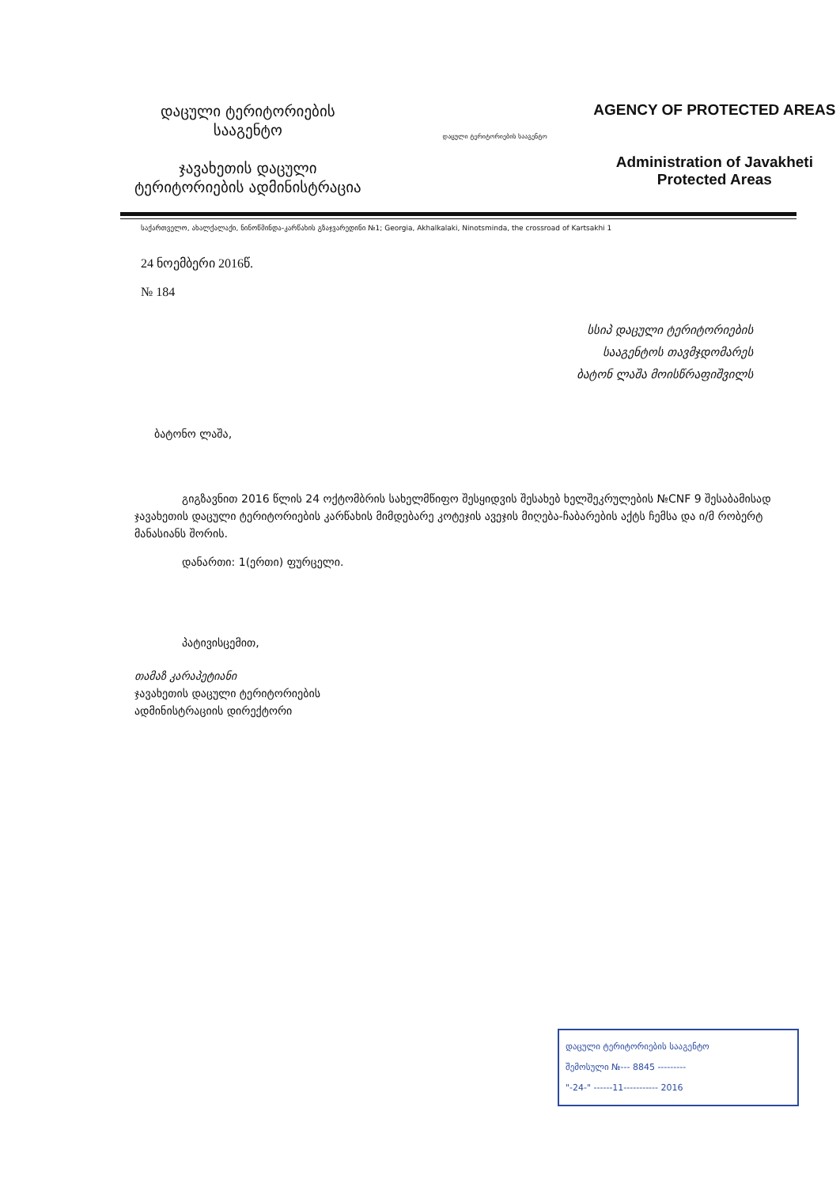დაცული ტერიტორიების
სააგენტო
ჯავახეთის დაცული
ტერიტორიების ადმინისტრაცია
დაცული ტერიტორიების სააგენტო
AGENCY OF PROTECTED AREAS
Administration of Javakheti
Protected Areas
საქართველო, ახალქალაქი, ნინოწმინდა-კარწახის გზაჯვარედინი №1; Georgia, Akhalkalaki, Ninotsminda, the crossroad of Kartsakhi 1
24 ნოემბერი 2016წ.
№ 184
სსიპ დაცული ტერიტორიების
სააგენტოს თავმჯდომარეს
ბატონ ლაშა მოისწრაფიშვილს
ბატონო ლაშა,
გიგზავნით 2016 წლის 24 ოქტომბრის სახელმწიფო შესყიდვის შესახებ ხელშეკრულების №CNF 9 შესაბამისად ჯავახეთის დაცული ტერიტორიების კარწახის მიმდებარე კოტეჯის ავეჯის მიღება-ჩაბარების აქტს ჩემსა და ი/მ რობერტ მანასიანს შორის.
დანართი: 1(ერთი) ფურცელი.
პატივისცემით,
თამაზ კარაპეტიანი
ჯავახეთის დაცული ტერიტორიების
ადმინისტრაციის დირექტორი
დაცული ტერიტორიების სააგენტო
შემოსული №--- 8845 ---------
"-24-" ------11----------- 2016